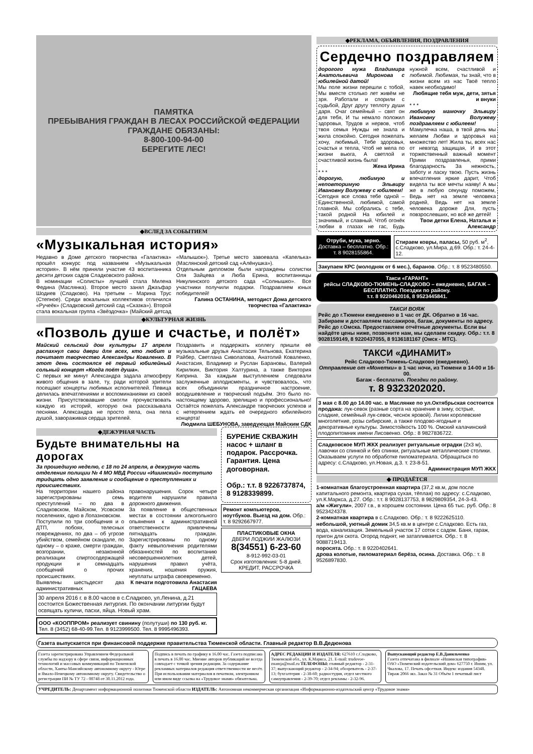ПАМЯТКА
ПРЕБЫВАНИЯ ГРАЖДАН В ЛЕСАХ РОССИЙСКОЙ ФЕДЕРАЦИИ
ГРАЖДАНЕ ОБЯЗАНЫ:
8-800-100-94-00
БЕРЕГИТЕ ЛЕС!
◆ВСЛЕД ЗА СОБЫТИЕМ
«Музыкальная история»
Недавно в Доме детского творчества «Галактика» прошёл конкурс под названием «Музыкальная история». В нём приняли участие 43 воспитанника десяти детских садов Сладковского района.
В номинации «Солисты» лучшей стала Милена Федина (Маслянка). Второе место занял Джаъфар Шодиев (Сладково). На третьем – Марина Трус (Степное). Среди вокальных коллективов отличился «Ручеёк» (Сладковский детский сад «Сказка»). Второй стала вокальная группа «Звёздочка» (Майский детсад «Малышок»). Третье место завоевала «Капелька» (Маслянский детский сад «Алёнушка»).
Отдельным дипломом были награждены солистки Оля Зайцева и Люба Ерина, воспитанницы Никулинского детского сада «Солнышко». Все участники получили подарки. Поздравляем юных победителей!
Галина ОСТАНИНА, методист Дома детского творчества «Галактика»
◆КУЛЬТУРНАЯ ЖИЗНЬ
«Позволь душе и счастье, и полёт»
Майский сельский дом культуры 17 апреля распахнул свои двери для всех, кто любит и почитает творчество Александры Коваленко. В этот день состоялся её первый юбилейный сольный концерт «Когда поёт душа».
С первых же минут Александра задала атмосферу живого общения в зале, ту, ради которой зрители посещают концерты любимых исполнителей. Певица делилась впечатлениями и воспоминаниями из своей жизни. Присутствовавшие смогли прочувствовать каждую из историй, которую она рассказывала песнями. Александра не просто пела, она пела душой, завораживая сердца зрителей.
Поздравить и поддержать коллегу пришли её музыкальные друзья Анастасия Тельнова, Екатерина Райбер, Светлана Сиволапова, Анатолий Коваленко, Анастасия, Владимир и Руслан Барановы, Валерий Кирилкин, Виктория Халтурина, а также Виктория Киприна. За каждым выступлением следовали заслуженные аплодисменты, и чувствовалось, что всех объединяли праздничное настроение, воодушевление и творческий подъём. Это было по-настоящему здорово, зрелищно и профессионально! Остаётся пожелать Александре творческих успехов и с нетерпением ждать её очередного юбилейного концерта!
Людмила ШЕБУНОВА, заведующая Майским СДК
◆ДЕЖУРНАЯ ЧАСТЬ
Будьте внимательны на дорогах
За прошедшую неделю, с 18 по 24 апреля, в дежурную часть отделения полиции № 4 МО МВД России «Ишимский» поступило тридцать одно заявление и сообщение о преступлениях и происшествиях.
На территории нашего района зарегистрированы семь преступлений – по два в Сладковском, Майском, Усовском поселениях, одно в Лопазновском.
Поступили по три сообщения и о ДТП, побоях, телесных повреждениях, по два – об угрозе убийством, семейном скандале, по одному – о краже, смерти граждан, возгорании, незаконной реализации спиртосодержащей продукции и семнадцать сообщений о прочих происшествиях.
Выявлены шестьдесят два административных правонарушения. Сорок четыре водителя нарушили правила дорожного движения.
За появление в общественных местах в состоянии алкогольного опьянения к административной ответственности привлечены пятнадцать граждан. Зарегистрированы по одному факту невыполнения родителями обязанностей по воспитанию несовершеннолетних детей, нарушения правил учёта, хранения, ношения оружия, неуплаты штрафа своевременно.
К печати подготовила Анастасия ГАЦАЕВА
30 апреля 2016 г. в 8.00 часов в с.Сладково, ул.Ленина, д.21 состоится Божественная литургия. По окончании литургии будут освящать куличи, пасхи, яйца. Новый храм.
ООО «КООППРОМ» реализует свинину (полутуши) по 130 руб. кг. Тел. 8 (3452) 68-40-99.Тел. 8 9123999500. Тел. 8 9995496393.
БУРЕНИЕ СКВАЖИН насос + шланг в подарок. Рассрочка. Гарантия. Цена договорная.
Обр.: т.т. 8 9226737874, 8 9128339899.
Ремонт компьютеров, ноутбуков. Выезд на дом. Обр.: т. 8 9292667977.
ПЛАСТИКОВЫЕ ОКНА
ДВЕРИ ЛОДЖИИ ЖАЛЮЗИ
8(34551) 6-23-60
8-912-992-03-01
Срок изготовления: 5-8 дней. КРЕДИТ, РАССРОЧКА
◆РЕКЛАМА, ОБЪЯВЛЕНИЯ, ПОЗДРАВЛЕНИЯ
Сердечно поздравляем
дорогого мужа Владимира Анатольевича Миронова с юбилейной датой!
Мы поле жизни перешли с тобой, Мы вместе столько лет живём не зря. Работали и спорили с судьбой, Друг другу теплоту души даря. Очаг семейный – свят он для тебя, И ты немало положил здоровья, Трудов и нервов, чтоб твоя семья Нужды не знала и жила спокойно. Сегодня пожелать хочу, любимый, Тебе здоровья, счастья и тепла, Чтоб не мела по жизни вьюга, А светлой и счастливой жизнь была!
Жена Ирина
* * *
дорогую, любимую и неповторимую Эльвиру Ивановну Волужеву с юбилеем!
Сегодня все слова тебе одной – Единственной, любимой, самой главной. Мы собрались с тебе, такой родной На юбилей и значимый, и славный. Чтоб огонёк любви в глазах не гас, Будь нужной всем, счастливой и любимой. Любимая, ты знай, что в жизни всем из нас Твоё тепло навек необходимо!
Любящие тебя муж, дети, зятья и внуки
* * *
любимую мамочку Эльвиру Ивановну Волужеву поздравляем с юбилеем!
Мамулечка наша, в твой день мы желаем Любви и здоровья на множество лет! Жила ты, всех нас от невзгод защищая, И в этот торжественный важный момент Прими поздравленья, прими благодарность За нежность, заботу и ласку твою. Пусть жизнь впечатления яркие дарит, Чтоб видела ты все мечты наяву! А мы же в любую секунду поможем, Ведь нет на земле человека родней, Ведь нет на земле человека дороже Для, пусть повзрослевших, но всё же детей!
Твои детки Елена, Наталья и Александр
Отруби, мука, зерно. Доставка – бесплатно. Обр.: т. 8 9028155864.
Стираем ковры, паласы, 50 руб. м<sup>2</sup>, с.Сладково, ул.Мира, д.69. Обр.: т. 24-4-12.
Закупаем КРС (молодняк от 6 мес.), баранов. Обр.: т. 8 9523480550.
Такси «ГАРАНТ»
рейсы СЛАДКОВО-ТЮМЕНЬ-СЛАДКОВО – ежедневно, БАГАЖ – БЕСПЛАТНО. Поездки по району.
т.т. 8 9220462016, 8 9523445841.
ТАКСИ ВОЯЖ
Рейс до г.Тюмени ежедневно в 1 час от ДК. Обратно в 16 час. Забираем и доставляем пассажиров, багаж, документы по адресу. Рейс до г.Омска. Предоставляем отчётные документы. Если вы найдёте цены ниже, позвоните нам, мы сделаем скидку. Обр.: т.т. 8 9028159149, 8 9220437055, 8 9136181167 (Омск - МТС).
ТАКСИ «ДИНАМИТ»
Рейс Сладково-Тюмень-Сладково (ежедневно).
Отправление от «Монетки» в 1 час ночи, из Тюмени в 14-00 и 16-00.
Багаж - бесплатно. Поездки по району.
т. 8 9323202020.
3 мая с 8.00 до 14.00 час. в Маслянке по ул.Октябрьская состоится продажа: лук-севок (разные сорта на хранение в зиму, острые, сладкие, семейный лук-севок, чеснок яровой). Лилии королевские многолетние, розы сибирские, а также плодово-ягодные и декоративные культуры. Зимостойкость 100 %. Омский калачинский плодопитомник имени Лисовенко. Обр.: 8 9827836722.
Сладковское МУП ЖКХ реализует ритуальные оградки (2х3 м), лавочки со спинкой и без спинки, ритуальные металлические столики. Оказываем услуги по обработке пиломатериала. Обращаться по адресу: с.Сладково, ул.Новая, д.3. т. 23-8-51.
Администрация МУП ЖКХ
◆ ПРОДАЁТСЯ
1-комнатная благоустроенная квартира (37,2 кв.м, дом после капитального ремонта, квартира сухая, тёплая) по адресу: с.Сладково, ул.К.Маркса, д.27. Обр.: т.т. 8 9028137753, 8 9829809354, 24-3-43.
а/м «Жигули», 2007 г.в., в хорошем состоянии. Цена 65 тыс. руб. Обр.: 8 9523424378.
2-комнатная квартира в с.Сладково. Обр.: т. 8 9222625110.
небольшой, уютный домик 34,5 кв.м в центре с.Сладково. Есть газ, вода, канализация. Земельный участок 17 соток с садом. Баня, гараж, пригон для скота. Огород поднят, не затапливается. Обр.: т. 8 9088719413.
поросята. Обр.: т. 8 9220402641.
дрова колотые, пиломатериал берёза, осина. Доставка. Обр.: т. 8 9526897830.
Газета выпускается при финансовой поддержке правительства Тюменской области. Главный редактор В.В.Дедюнова
Газета зарегистрирована Управлением Федеральной службы по надзору в сфере связи, информационных технологий и массовых коммуникаций по Тюменской области, Ханты-Мансийскому автономному округу - Югре и Ямало-Ненецкому автономному округу. Свидетельство о регистрации ПИ № ТУ 72 - 00748 от 30.11.2012 года.
Подпись в печать по графику в 16.00 час. Газета подписана в печать в 16.00 час. Мнение авторов публикаций не всегда совпадает с точкой зрения редакции. За содержание рекламных материалов редакция ответственности не несёт. При использовании материалов в печатном, электронном или ином виде ссылка на «Трудовое знамя» обязательна.
АДРЕС РЕДАКЦИИ И ИЗДАТЕЛЯ: 627610 с.Сладково, Тюменской обл., ул. К.Маркса, 21. E-mail: trudovoe-znamja@mail.ru ТЕЛЕФОНЫ: главный редактор - 2-31-37; выпускающий редактор - 2-34-94; обозреватель - 2-37-13; бухгалтерия - 2-38-60; радиостудия, отдел местного самоуправления - 2-39-70; отдел рекламы - 2-32-96.
Выпускающий редактор Е.В.Данильченко
Газета отпечатана в филиале «Ишимская типография» ОАО «Тюменский издательский дом» 627750 г. Ишим, ул. Чкалова, 17. Печать офсетная. Индекс издания 54348. Тираж 2066 экз. Заказ № 31 Объём 1 печатный лист
УЧРЕДИТЕЛЬ: Департамент информационной политики Тюменской области ИЗДАТЕЛЬ: Автономная некоммерческая организация «Информационно-издательский центр «Трудовое знамя»